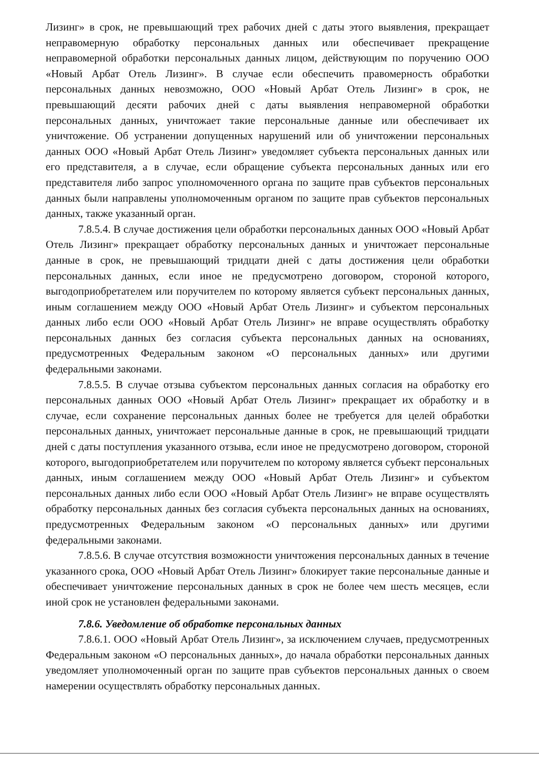Лизинг» в срок, не превышающий трех рабочих дней с даты этого выявления, прекращает неправомерную обработку персональных данных или обеспечивает прекращение неправомерной обработки персональных данных лицом, действующим по поручению ООО «Новый Арбат Отель Лизинг». В случае если обеспечить правомерность обработки персональных данных невозможно, ООО «Новый Арбат Отель Лизинг» в срок, не превышающий десяти рабочих дней с даты выявления неправомерной обработки персональных данных, уничтожает такие персональные данные или обеспечивает их уничтожение. Об устранении допущенных нарушений или об уничтожении персональных данных ООО «Новый Арбат Отель Лизинг» уведомляет субъекта персональных данных или его представителя, а в случае, если обращение субъекта персональных данных или его представителя либо запрос уполномоченного органа по защите прав субъектов персональных данных были направлены уполномоченным органом по защите прав субъектов персональных данных, также указанный орган.
7.8.5.4. В случае достижения цели обработки персональных данных ООО «Новый Арбат Отель Лизинг» прекращает обработку персональных данных и уничтожает персональные данные в срок, не превышающий тридцати дней с даты достижения цели обработки персональных данных, если иное не предусмотрено договором, стороной которого, выгодоприобретателем или поручителем по которому является субъект персональных данных, иным соглашением между ООО «Новый Арбат Отель Лизинг» и субъектом персональных данных либо если ООО «Новый Арбат Отель Лизинг» не вправе осуществлять обработку персональных данных без согласия субъекта персональных данных на основаниях, предусмотренных Федеральным законом «О персональных данных» или другими федеральными законами.
7.8.5.5. В случае отзыва субъектом персональных данных согласия на обработку его персональных данных ООО «Новый Арбат Отель Лизинг» прекращает их обработку и в случае, если сохранение персональных данных более не требуется для целей обработки персональных данных, уничтожает персональные данные в срок, не превышающий тридцати дней с даты поступления указанного отзыва, если иное не предусмотрено договором, стороной которого, выгодоприобретателем или поручителем по которому является субъект персональных данных, иным соглашением между ООО «Новый Арбат Отель Лизинг» и субъектом персональных данных либо если ООО «Новый Арбат Отель Лизинг» не вправе осуществлять обработку персональных данных без согласия субъекта персональных данных на основаниях, предусмотренных Федеральным законом «О персональных данных» или другими федеральными законами.
7.8.5.6. В случае отсутствия возможности уничтожения персональных данных в течение указанного срока, ООО «Новый Арбат Отель Лизинг» блокирует такие персональные данные и обеспечивает уничтожение персональных данных в срок не более чем шесть месяцев, если иной срок не установлен федеральными законами.
7.8.6. Уведомление об обработке персональных данных
7.8.6.1. ООО «Новый Арбат Отель Лизинг», за исключением случаев, предусмотренных Федеральным законом «О персональных данных», до начала обработки персональных данных уведомляет уполномоченный орган по защите прав субъектов персональных данных о своем намерении осуществлять обработку персональных данных.